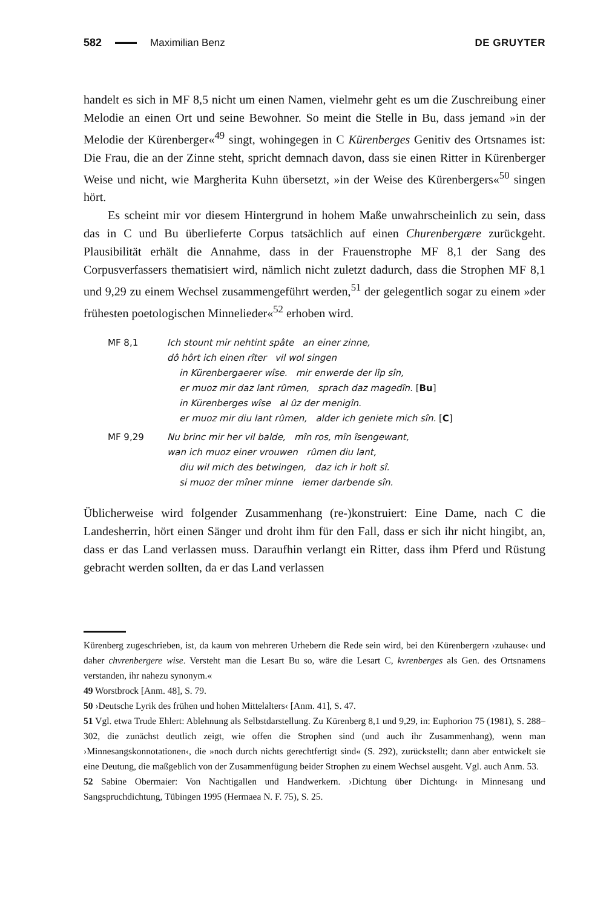582 Maximilian Benz DE GRUYTER
handelt es sich in MF 8,5 nicht um einen Namen, vielmehr geht es um die Zuschreibung einer Melodie an einen Ort und seine Bewohner. So meint die Stelle in Bu, dass jemand »in der Melodie der Kürenberger«<sup>49</sup> singt, wohingegen in C Kürenberges Genitiv des Ortsnames ist: Die Frau, die an der Zinne steht, spricht demnach davon, dass sie einen Ritter in Kürenberger Weise und nicht, wie Margherita Kuhn übersetzt, »in der Weise des Kürenbergers«<sup>50</sup> singen hört.
Es scheint mir vor diesem Hintergrund in hohem Maße unwahrscheinlich zu sein, dass das in C und Bu überlieferte Corpus tatsächlich auf einen Churen­bergære zurückgeht. Plausibilität erhält die Annahme, dass in der Frauenstrophe MF 8,1 der Sang des Corpusverfassers thematisiert wird, nämlich nicht zuletzt dadurch, dass die Strophen MF 8,1 und 9,29 zu einem Wechsel zusammengeführt werden,<sup>51</sup> der gelegentlich sogar zu einem »der frühesten poetologischen Minne­lieder«<sup>52</sup> erhoben wird.
MF 8,1 Ich stount mir nehtint spâte an einer zinne,
dô hôrt ich einen rîter vil wol singen
in Kürenbergaerer wîse. mir enwerde der lîp sîn,
er muoz mir daz lant rûmen, sprach daz magedîn. [Bu]
in Kürenberges wîse al ûz der menigîn.
er muoz mir diu lant rûmen, alder ich geniete mich sîn. [C]
MF 9,29 Nu brinc mir her vil balde, mîn ros, mîn îsengewant,
wan ich muoz einer vrouwen rûmen diu lant,
diu wil mich des betwingen, daz ich ir holt sî.
si muoz der mîner minne iemer darbende sîn.
Üblicherweise wird folgender Zusammenhang (re-)konstruiert: Eine Dame, nach C die Landesherrin, hört einen Sänger und droht ihm für den Fall, dass er sich ihr nicht hingibt, an, dass er das Land verlassen muss. Daraufhin verlangt ein Ritter, dass ihm Pferd und Rüstung gebracht werden sollten, da er das Land verlassen
Kürenberg zugeschrieben, ist, da kaum von mehreren Urhebern die Rede sein wird, bei den Kürenbergern ›zuhause‹ und daher chvrenbergere wise. Versteht man die Lesart Bu so, wäre die Lesart C, kvrenberges als Gen. des Ortsnamens verstanden, ihr nahezu synonym.«
49 Worstbrock [Anm. 48], S. 79.
50 ›Deutsche Lyrik des frühen und hohen Mittelalters‹ [Anm. 41], S. 47.
51 Vgl. etwa Trude Ehlert: Ablehnung als Selbstdarstellung. Zu Kürenberg 8,1 und 9,29, in: Euphorion 75 (1981), S. 288–302, die zunächst deutlich zeigt, wie offen die Strophen sind (und auch ihr Zusammenhang), wenn man ›Minnesangskonnotationen‹, die »noch durch nichts gerechtfertigt sind« (S. 292), zurückstellt; dann aber entwickelt sie eine Deutung, die maßgeblich von der Zusammenfügung beider Strophen zu einem Wechsel ausgeht. Vgl. auch Anm. 53.
52 Sabine Obermaier: Von Nachtigallen und Handwerkern. ›Dichtung über Dichtung‹ in Minne­sang und Sangspruchdichtung, Tübingen 1995 (Hermaea N. F. 75), S. 25.